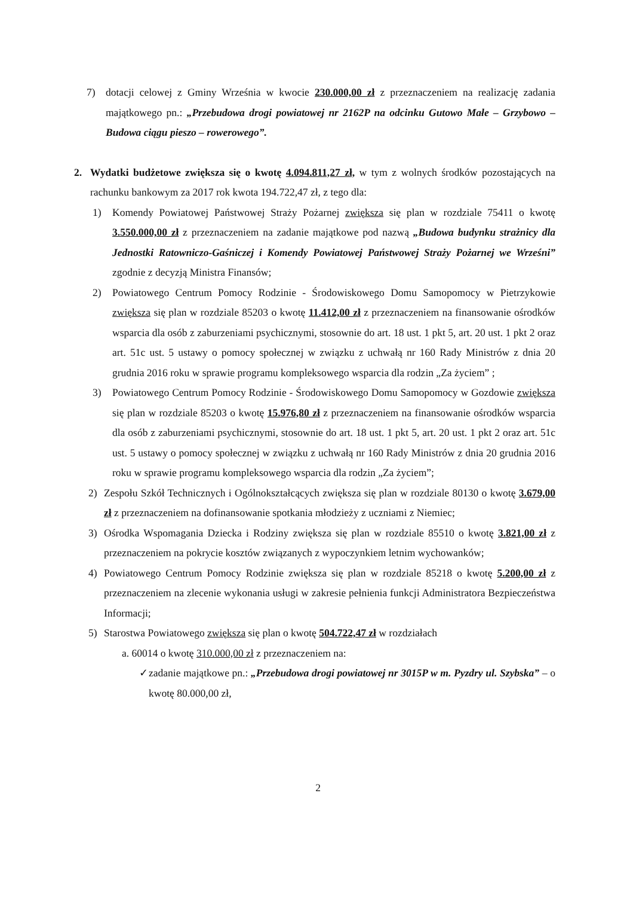7) dotacji celowej z Gminy Września w kwocie 230.000,00 zł z przeznaczeniem na realizację zadania majątkowego pn.: „Przebudowa drogi powiatowej nr 2162P na odcinku Gutowo Małe – Grzybowo – Budowa ciągu pieszo – rowerowego”.
2. Wydatki budżetowe zwiększa się o kwotę 4.094.811,27 zł, w tym z wolnych środków pozostających na rachunku bankowym za 2017 rok kwota 194.722,47 zł, z tego dla:
1) Komendy Powiatowej Państwowej Straży Pożarnej zwiększa się plan w rozdziale 75411 o kwotę 3.550.000,00 zł z przeznaczeniem na zadanie majątkowe pod nazwą „Budowa budynku strażnicy dla Jednostki Ratowniczo-Gaśniczej i Komendy Powiatowej Państwowej Straży Pożarnej we Wrześni” zgodnie z decyzją Ministra Finansów;
2) Powiatowego Centrum Pomocy Rodzinie - Środowiskowego Domu Samopomocy w Pietrzykowie zwiększa się plan w rozdziale 85203 o kwotę 11.412,00 zł z przeznaczeniem na finansowanie ośrodków wsparcia dla osób z zaburzeniami psychicznymi, stosownie do art. 18 ust. 1 pkt 5, art. 20 ust. 1 pkt 2 oraz art. 51c ust. 5 ustawy o pomocy społecznej w związku z uchwałą nr 160 Rady Ministrów z dnia 20 grudnia 2016 roku w sprawie programu kompleksowego wsparcia dla rodzin „Za życiem” ;
3) Powiatowego Centrum Pomocy Rodzinie - Środowiskowego Domu Samopomocy w Gozdowie zwiększa się plan w rozdziale 85203 o kwotę 15.976,80 zł z przeznaczeniem na finansowanie ośrodków wsparcia dla osób z zaburzeniami psychicznymi, stosownie do art. 18 ust. 1 pkt 5, art. 20 ust. 1 pkt 2 oraz art. 51c ust. 5 ustawy o pomocy społecznej w związku z uchwałą nr 160 Rady Ministrów z dnia 20 grudnia 2016 roku w sprawie programu kompleksowego wsparcia dla rodzin „Za życiem”;
2) Zespołu Szkół Technicznych i Ogólnokształcących zwiększa się plan w rozdziale 80130 o kwotę 3.679,00 zł z przeznaczeniem na dofinansowanie spotkania młodzieży z uczniami z Niemiec;
3) Ośrodka Wspomagania Dziecka i Rodziny zwiększa się plan w rozdziale 85510 o kwotę 3.821,00 zł z przeznaczeniem na pokrycie kosztów związanych z wypoczynkiem letnim wychowanków;
4) Powiatowego Centrum Pomocy Rodzinie zwiększa się plan w rozdziale 85218 o kwotę 5.200,00 zł z przeznaczeniem na zlecenie wykonania usługi w zakresie pełnienia funkcji Administratora Bezpieczeństwa Informacji;
5) Starostwa Powiatowego zwiększa się plan o kwotę 504.722,47 zł w rozdziałach
a. 60014 o kwotę 310.000,00 zł z przeznaczeniem na:
✓ zadanie majątkowe pn.: „Przebudowa drogi powiatowej nr 3015P w m. Pyzdry ul. Szybska” – o kwotę 80.000,00 zł,
2